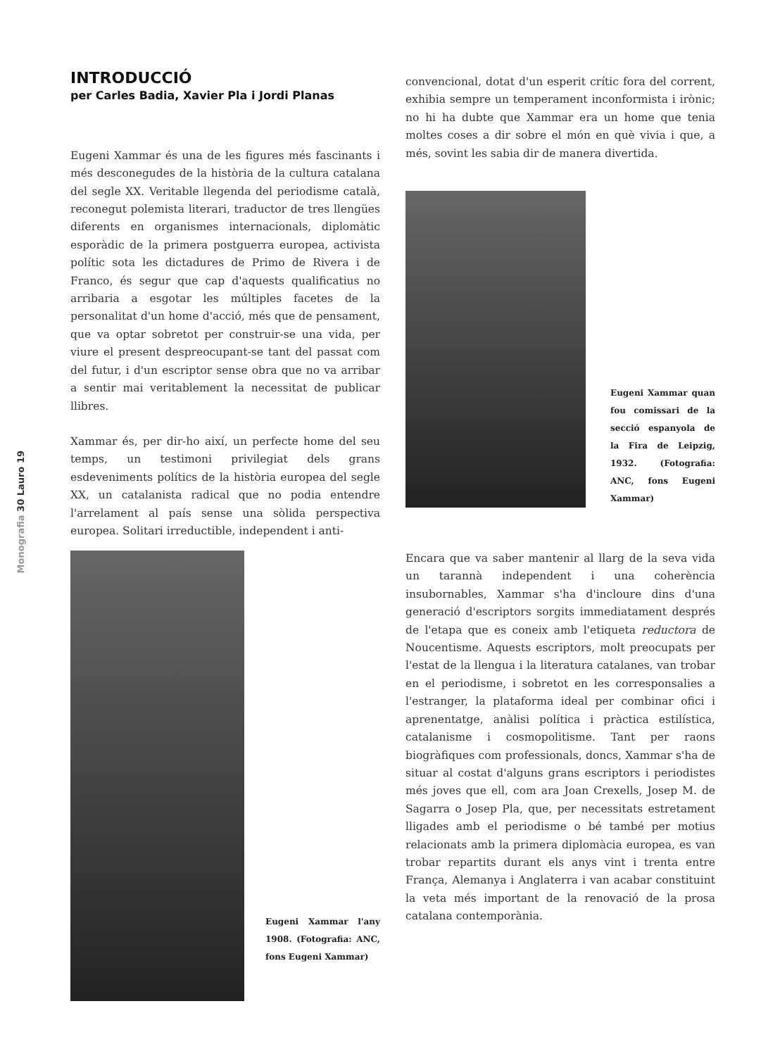Monografia 30 Lauro 19
INTRODUCCIÓ
per Carles Badia, Xavier Pla i Jordi Planas
Eugeni Xammar és una de les figures més fascinants i més desconegudes de la història de la cultura catalana del segle XX. Veritable llegenda del periodisme català, reconegut polemista literari, traductor de tres llengües diferents en organismes internacionals, diplomàtic esporàdic de la primera postguerra europea, activista polític sota les dictadures de Primo de Rivera i de Franco, és segur que cap d'aquests qualificatius no arribaria a esgotar les múltiples facetes de la personalitat d'un home d'acció, més que de pensament, que va optar sobretot per construir-se una vida, per viure el present despreocupant-se tant del passat com del futur, i d'un escriptor sense obra que no va arribar a sentir mai veritablement la necessitat de publicar llibres.
Xammar és, per dir-ho així, un perfecte home del seu temps, un testimoni privilegiat dels grans esdeveniments polítics de la història europea del segle XX, un catalanista radical que no podia entendre l'arrelament al país sense una sòlida perspectiva europea. Solitari irreductible, independent i anti-
Eugeni Xammar l'any 1908. (Fotografia: ANC, fons Eugeni Xammar)
convencional, dotat d'un esperit crític fora del corrent, exhibia sempre un temperament inconformista i irònic; no hi ha dubte que Xammar era un home que tenia moltes coses a dir sobre el món en què vivia i que, a més, sovint les sabia dir de manera divertida.
Eugeni Xammar quan fou comissari de la secció espanyola de la Fira de Leipzig, 1932. (Fotografia: ANC, fons Eugeni Xammar)
Encara que va saber mantenir al llarg de la seva vida un tarannà independent i una coherència insubornables, Xammar s'ha d'incloure dins d'una generació d'escriptors sorgits immediatament després de l'etapa que es coneix amb l'etiqueta reductora de Noucentisme. Aquests escriptors, molt preocupats per l'estat de la llengua i la literatura catalanes, van trobar en el periodisme, i sobretot en les corresponsalies a l'estranger, la plataforma ideal per combinar ofici i aprenentatge, anàlisi política i pràctica estilística, catalanisme i cosmopolitisme. Tant per raons biogràfiques com professionals, doncs, Xammar s'ha de situar al costat d'alguns grans escriptors i periodistes més joves que ell, com ara Joan Crexells, Josep M. de Sagarra o Josep Pla, que, per necessitats estretament lligades amb el periodisme o bé també per motius relacionats amb la primera diplomàcia europea, es van trobar repartits durant els anys vint i trenta entre França, Alemanya i Anglaterra i van acabar constituint la veta més important de la renovació de la prosa catalana contemporània.